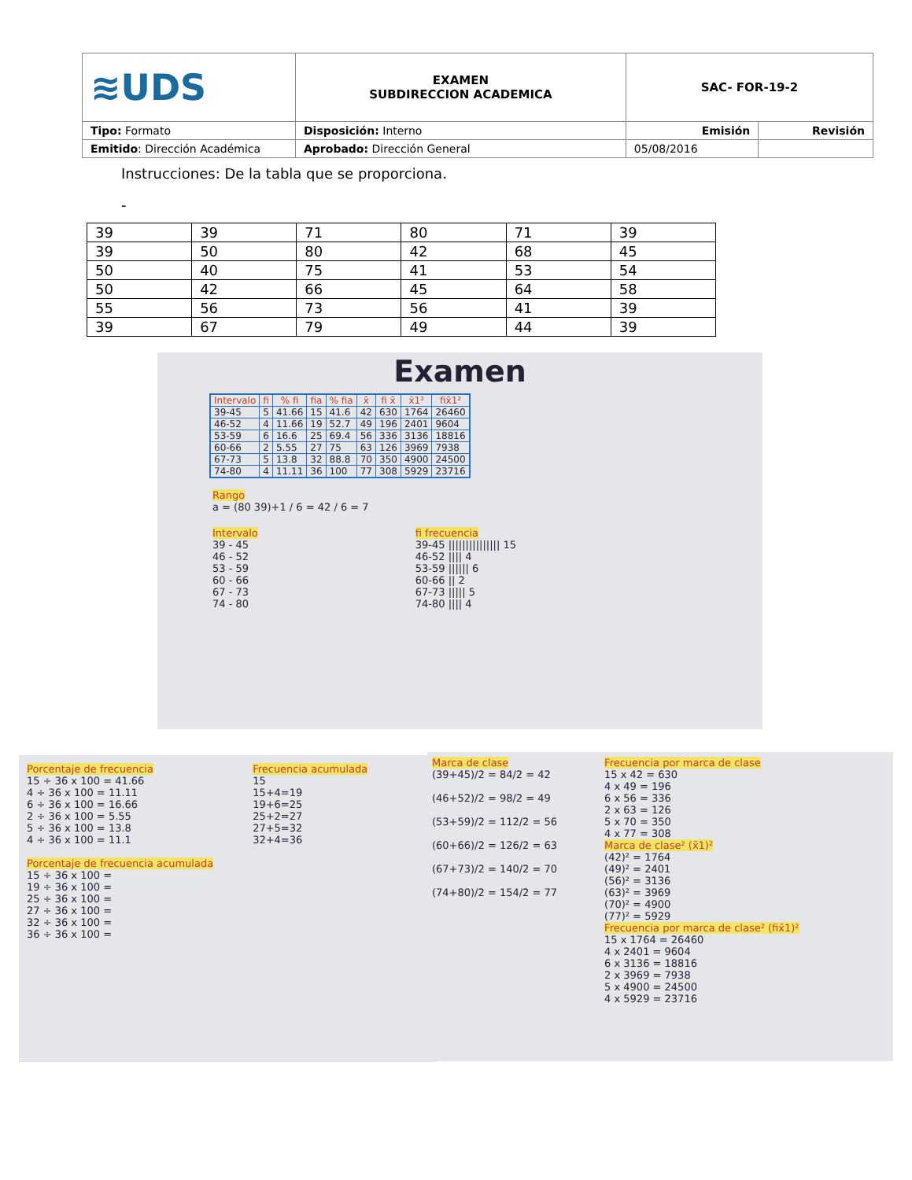| ≋UDS | EXAMEN SUBDIRECCION ACADEMICA | SAC- FOR-19-2 | |
| Tipo: Formato | Disposición: Interno | Emisión | Revisión |
| Emitido : Dirección Académica | Aprobado: Dirección General | 05/08/2016 | |
Instrucciones: De la tabla que se proporciona.
-
| 39 | 39 | 71 | 80 | 71 | 39 |
| 39 | 50 | 80 | 42 | 68 | 45 |
| 50 | 40 | 75 | 41 | 53 | 54 |
| 50 | 42 | 66 | 45 | 64 | 58 |
| 55 | 56 | 73 | 56 | 41 | 39 |
| 39 | 67 | 79 | 49 | 44 | 39 |
Examen
| Intervalo | fi | % fi | fia | % fia | x̄ | fi x̄ | x̄1² | fix̄1² |
| --- | --- | --- | --- | --- | --- | --- | --- | --- |
| 39-45 | 5 | 41.66 | 15 | 41.6 | 42 | 630 | 1764 | 26460 |
| 46-52 | 4 | 11.66 | 19 | 52.7 | 49 | 196 | 2401 | 9604 |
| 53-59 | 6 | 16.6 | 25 | 69.4 | 56 | 336 | 3136 | 18816 |
| 60-66 | 2 | 5.55 | 27 | 75 | 63 | 126 | 3969 | 7938 |
| 67-73 | 5 | 13.8 | 32 | 88.8 | 70 | 350 | 4900 | 24500 |
| 74-80 | 4 | 11.11 | 36 | 100 | 77 | 308 | 5929 | 23716 |
Rango
a = (80 39)+1 / 6 = 42 / 6 = 7
Intervalo
39 - 45
46 - 52
53 - 59
60 - 66
67 - 73
74 - 80
fi frecuencia
39-45 ||||||||||||||| 15
46-52 |||| 4
53-59 |||||| 6
60-66 || 2
67-73 ||||| 5
74-80 |||| 4
Porcentaje de frecuencia
15 ÷ 36 x 100 = 41.66
4 ÷ 36 x 100 = 11.11
6 ÷ 36 x 100 = 16.66
2 ÷ 36 x 100 = 5.55
5 ÷ 36 x 100 = 13.8
4 ÷ 36 x 100 = 11.1
Porcentaje de frecuencia acumulada
15 ÷ 36 x 100 =
19 ÷ 36 x 100 =
25 ÷ 36 x 100 =
27 ÷ 36 x 100 =
32 ÷ 36 x 100 =
36 ÷ 36 x 100 =
Frecuencia acumulada
15
15+4=19
19+6=25
25+2=27
27+5=32
32+4=36
Marca de clase
(39+45)/2 = 84/2 = 42
(46+52)/2 = 98/2 = 49
(53+59)/2 = 112/2 = 56
(60+66)/2 = 126/2 = 63
(67+73)/2 = 140/2 = 70
(74+80)/2 = 154/2 = 77
Frecuencia por marca de clase
15 x 42 = 630
4 x 49 = 196
6 x 56 = 336
2 x 63 = 126
5 x 70 = 350
4 x 77 = 308
Marca de clase² (x̄1)²
(42)² = 1764
(49)² = 2401
(56)² = 3136
(63)² = 3969
(70)² = 4900
(77)² = 5929
Frecuencia por marca de clase² (fix̄1)²
15 x 1764 = 26460
4 x 2401 = 9604
6 x 3136 = 18816
2 x 3969 = 7938
5 x 4900 = 24500
4 x 5929 = 23716